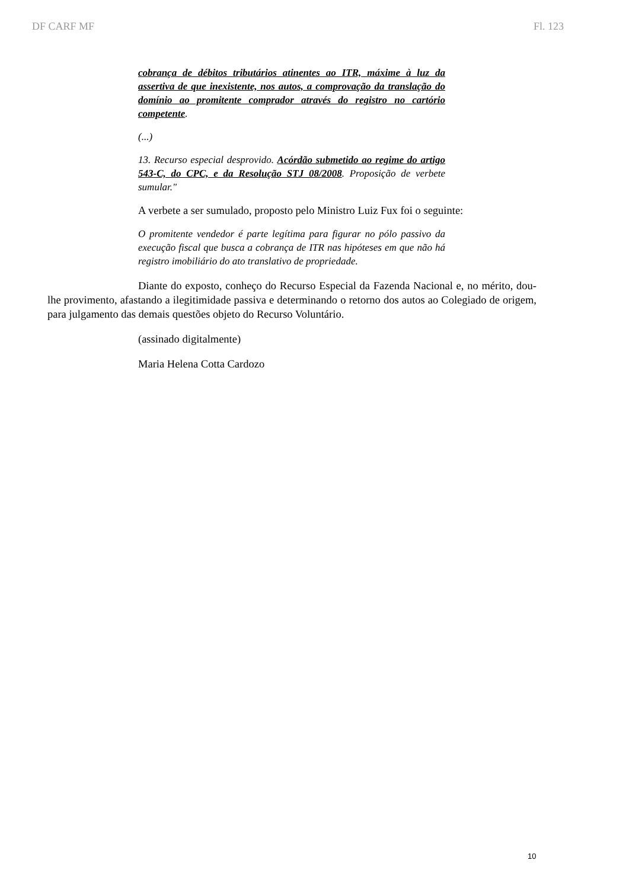DF CARF MF Fl. 123
cobrança de débitos tributários atinentes ao ITR, máxime à luz da assertiva de que inexistente, nos autos, a comprovação da translação do domínio ao promitente comprador através do registro no cartório competente.
(...)
13. Recurso especial desprovido. Acórdão submetido ao regime do artigo 543-C, do CPC, e da Resolução STJ 08/2008. Proposição de verbete sumular."
A verbete a ser sumulado, proposto pelo Ministro Luiz Fux foi o seguinte:
O promitente vendedor é parte legítima para figurar no pólo passivo da execução fiscal que busca a cobrança de ITR nas hipóteses em que não há registro imobiliário do ato translativo de propriedade.
Diante do exposto, conheço do Recurso Especial da Fazenda Nacional e, no mérito, dou-lhe provimento, afastando a ilegitimidade passiva e determinando o retorno dos autos ao Colegiado de origem, para julgamento das demais questões objeto do Recurso Voluntário.
(assinado digitalmente)
Maria Helena Cotta Cardozo
10